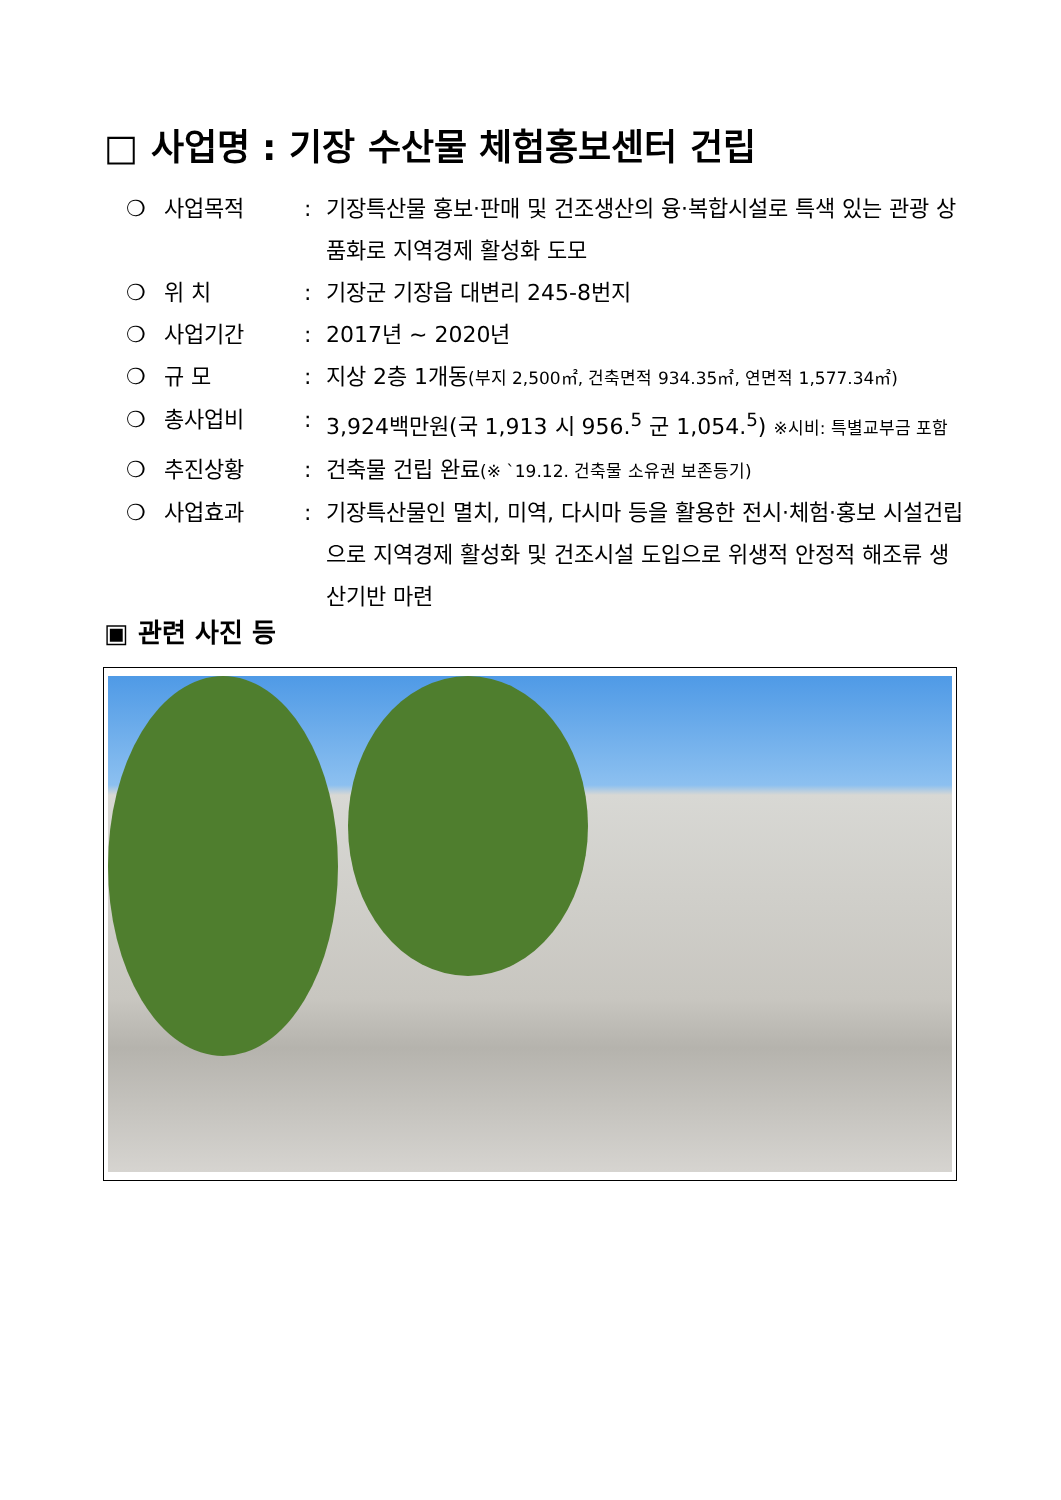□ 사업명 : 기장 수산물 체험홍보센터 건립
❍ 사업목적: 기장특산물 홍보·판매 및 건조생산의 융·복합시설로 특색 있는 관광 상품화로 지역경제 활성화 도모
❍ 위 치: 기장군 기장읍 대변리 245-8번지
❍ 사업기간: 2017년 ~ 2020년
❍ 규 모: 지상 2층 1개동(부지 2,500㎡, 건축면적 934.35㎡, 연면적 1,577.34㎡)
❍ 총사업비: 3,924백만원(국 1,913 시 956.<sup>5</sup> 군 1,054.<sup>5</sup>) ※시비: 특별교부금 포함
❍ 추진상황: 건축물 건립 완료(※ `19.12. 건축물 소유권 보존등기)
❍ 사업효과: 기장특산물인 멸치, 미역, 다시마 등을 활용한 전시·체험·홍보 시설건립으로 지역경제 활성화 및 건조시설 도입으로 위생적 안정적 해조류 생산기반 마련
▣ 관련 사진 등